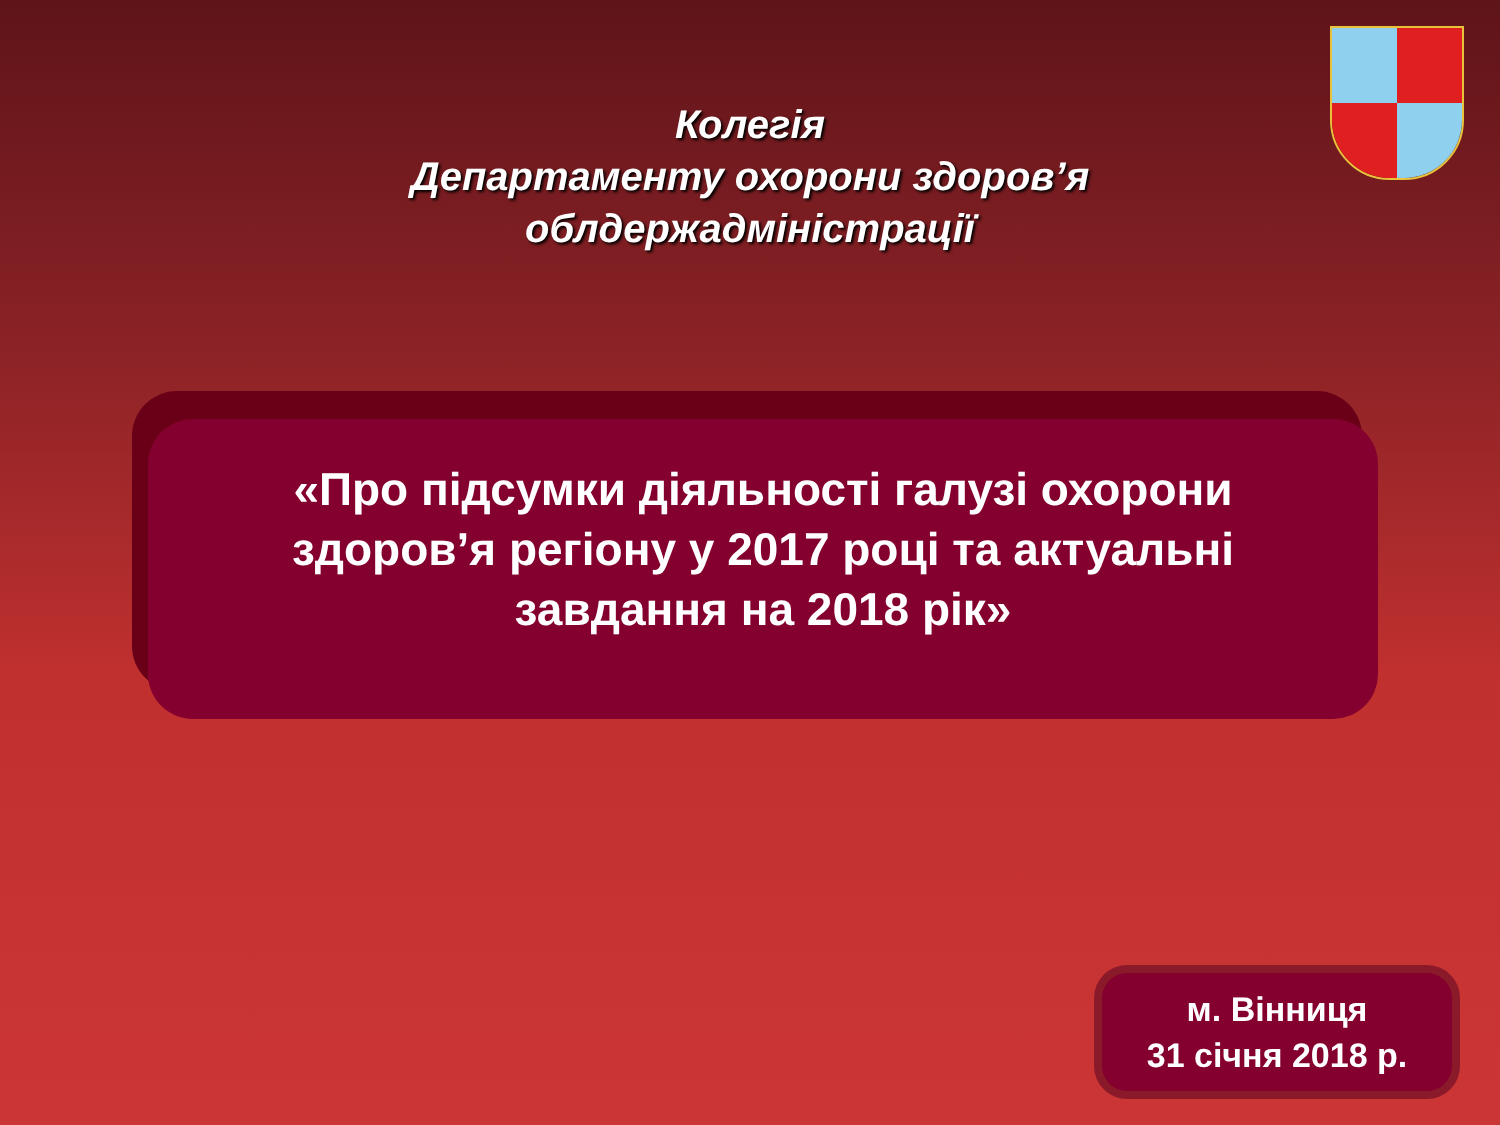Колегія
Департаменту охорони здоров’я
облдержадміністрації
«Про підсумки діяльності галузі охорони
здоров’я регіону у 2017 році та актуальні
завдання на 2018 рік»
м. Вінниця
31 січня 2018 р.